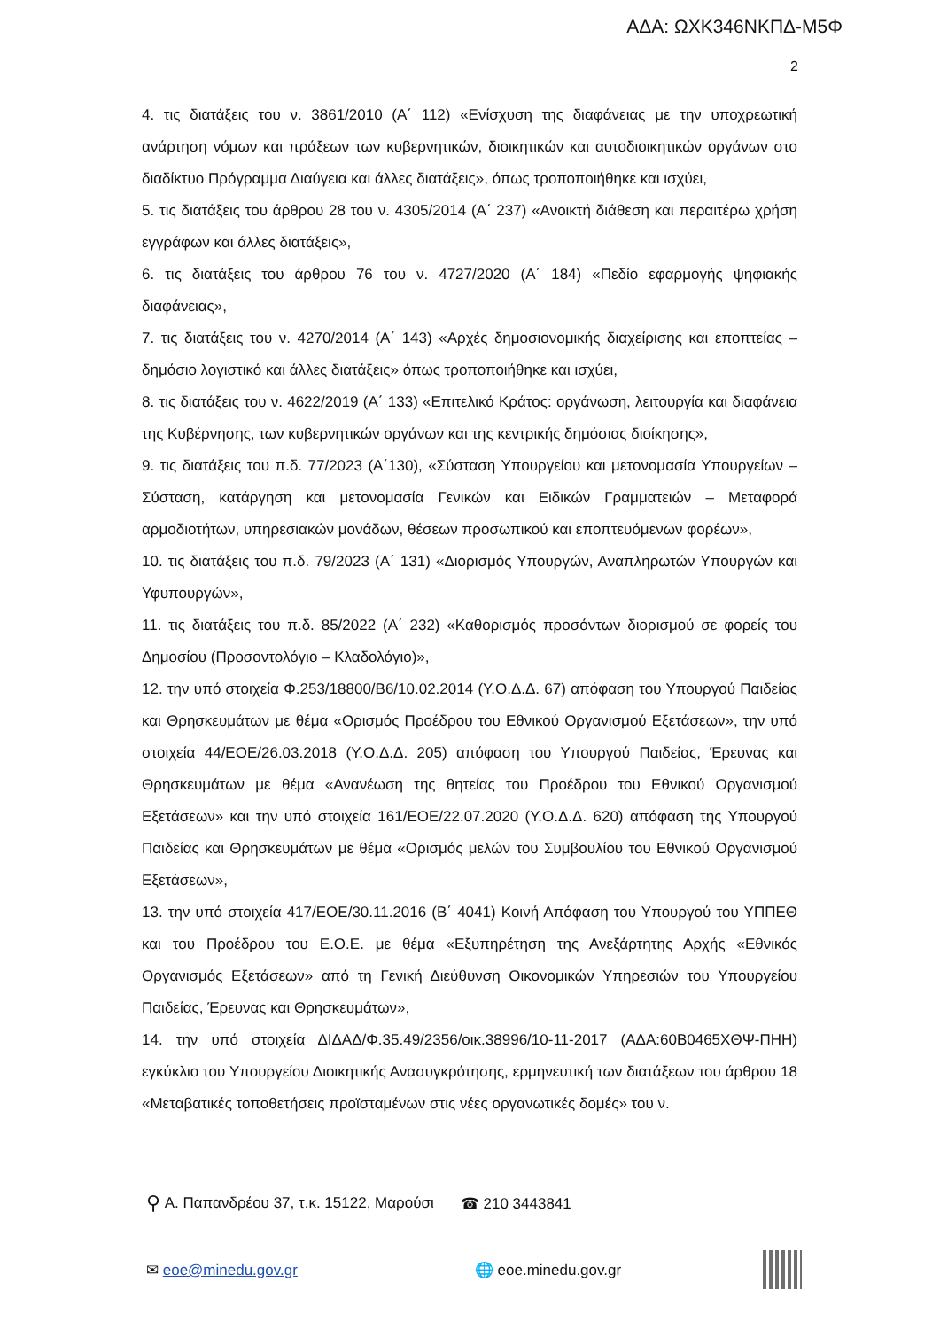ΑΔΑ: ΩΧΚ346ΝΚΠΔ-Μ5Φ
2
4. τις διατάξεις του ν. 3861/2010 (Α΄ 112) «Ενίσχυση της διαφάνειας με την υποχρεωτική ανάρτηση νόμων και πράξεων των κυβερνητικών, διοικητικών και αυτοδιοικητικών οργάνων στο διαδίκτυο Πρόγραμμα Διαύγεια και άλλες διατάξεις», όπως τροποποιήθηκε και ισχύει,
5. τις διατάξεις του άρθρου 28 του ν. 4305/2014 (Α΄ 237) «Ανοικτή διάθεση και περαιτέρω χρήση εγγράφων και άλλες διατάξεις»,
6. τις διατάξεις του άρθρου 76 του ν. 4727/2020 (Α΄ 184) «Πεδίο εφαρμογής ψηφιακής διαφάνειας»,
7. τις διατάξεις του ν. 4270/2014 (Α΄ 143) «Αρχές δημοσιονομικής διαχείρισης και εποπτείας – δημόσιο λογιστικό και άλλες διατάξεις» όπως τροποποιήθηκε και ισχύει,
8. τις διατάξεις του ν. 4622/2019 (Α΄ 133) «Επιτελικό Κράτος: οργάνωση, λειτουργία και διαφάνεια της Κυβέρνησης, των κυβερνητικών οργάνων και της κεντρικής δημόσιας διοίκησης»,
9. τις διατάξεις του π.δ. 77/2023 (Α΄130), «Σύσταση Υπουργείου και μετονομασία Υπουργείων – Σύσταση, κατάργηση και μετονομασία Γενικών και Ειδικών Γραμματειών – Μεταφορά αρμοδιοτήτων, υπηρεσιακών μονάδων, θέσεων προσωπικού και εποπτευόμενων φορέων»,
10. τις διατάξεις του π.δ. 79/2023 (Α΄ 131) «Διορισμός Υπουργών, Αναπληρωτών Υπουργών και Υφυπουργών»,
11. τις διατάξεις του π.δ. 85/2022 (Α΄ 232) «Καθορισμός προσόντων διορισμού σε φορείς του Δημοσίου (Προσοντολόγιο – Κλαδολόγιο)»,
12. την υπό στοιχεία Φ.253/18800/Β6/10.02.2014 (Υ.Ο.Δ.Δ. 67) απόφαση του Υπουργού Παιδείας και Θρησκευμάτων με θέμα «Ορισμός Προέδρου του Εθνικού Οργανισμού Εξετάσεων», την υπό στοιχεία 44/ΕΟΕ/26.03.2018 (Υ.Ο.Δ.Δ. 205) απόφαση του Υπουργού Παιδείας, Έρευνας και Θρησκευμάτων με θέμα «Ανανέωση της θητείας του Προέδρου του Εθνικού Οργανισμού Εξετάσεων» και την υπό στοιχεία 161/ΕΟΕ/22.07.2020 (Υ.Ο.Δ.Δ. 620) απόφαση της Υπουργού Παιδείας και Θρησκευμάτων με θέμα «Ορισμός μελών του Συμβουλίου του Εθνικού Οργανισμού Εξετάσεων»,
13. την υπό στοιχεία 417/ΕΟΕ/30.11.2016 (Β΄ 4041) Κοινή Απόφαση του Υπουργού του ΥΠΠΕΘ και του Προέδρου του Ε.Ο.Ε. με θέμα «Εξυπηρέτηση της Ανεξάρτητης Αρχής «Εθνικός Οργανισμός Εξετάσεων» από τη Γενική Διεύθυνση Οικονομικών Υπηρεσιών του Υπουργείου Παιδείας, Έρευνας και Θρησκευμάτων»,
14. την υπό στοιχεία ΔΙΔΑΔ/Φ.35.49/2356/οικ.38996/10-11-2017 (ΑΔΑ:60Β0465ΧΘΨ-ΠΗΗ) εγκύκλιο του Υπουργείου Διοικητικής Ανασυγκρότησης, ερμηνευτική των διατάξεων του άρθρου 18 «Μεταβατικές τοποθετήσεις προϊσταμένων στις νέες οργανωτικές δομές» του ν.
⚲ Α. Παπανδρέου 37, τ.κ. 15122, Μαρούσι ☎ 210 3443841
✉ eoe@minedu.gov.gr 🌐 eoe.minedu.gov.gr